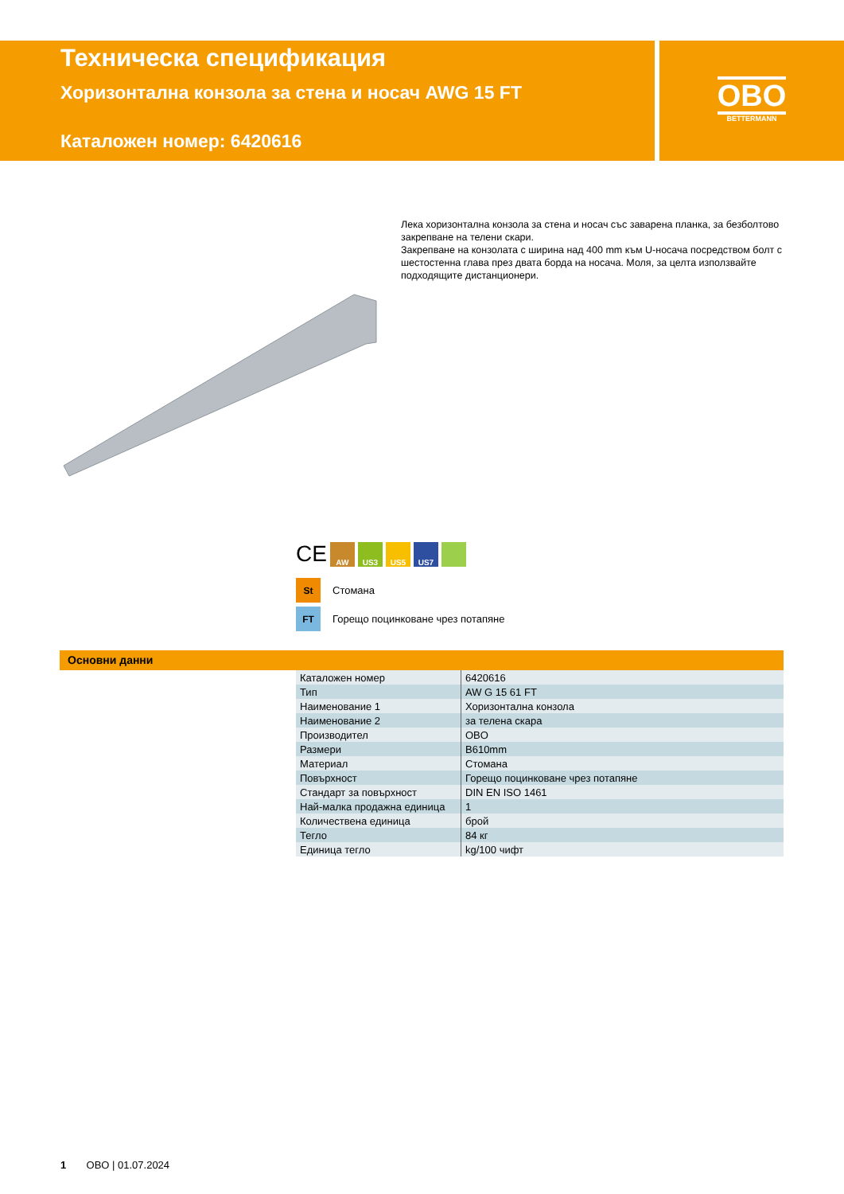Техническа спецификация
Хоризонтална конзола за стена и носач AWG 15 FT
Каталожен номер: 6420616
OBO
BETTERMANN
Лека хоризонтална конзола за стена и носач със заварена планка, за безболтово закрепване на телени скари.
Закрепване на конзолата с ширина над 400 mm към U-носача посредством болт с шестостенна глава през двата борда на носача. Моля, за целта използвайте подходящите дистанционери.
CE
AW US3 US5 US7
St Стомана
FT Горещо поцинковане чрез потапяне
Основни данни
| Каталожен номер | 6420616 |
| Тип | AW G 15 61 FT |
| Наименование 1 | Хоризонтална конзола |
| Наименование 2 | за телена скара |
| Производител | OBO |
| Размери | B610mm |
| Материал | Стомана |
| Повърхност | Горещо поцинковане чрез потапяне |
| Стандарт за повърхност | DIN EN ISO 1461 |
| Най-малка продажна единица | 1 |
| Количествена единица | брой |
| Тегло | 84 кг |
| Единица тегло | kg/100 чифт |
1 OBO | 01.07.2024